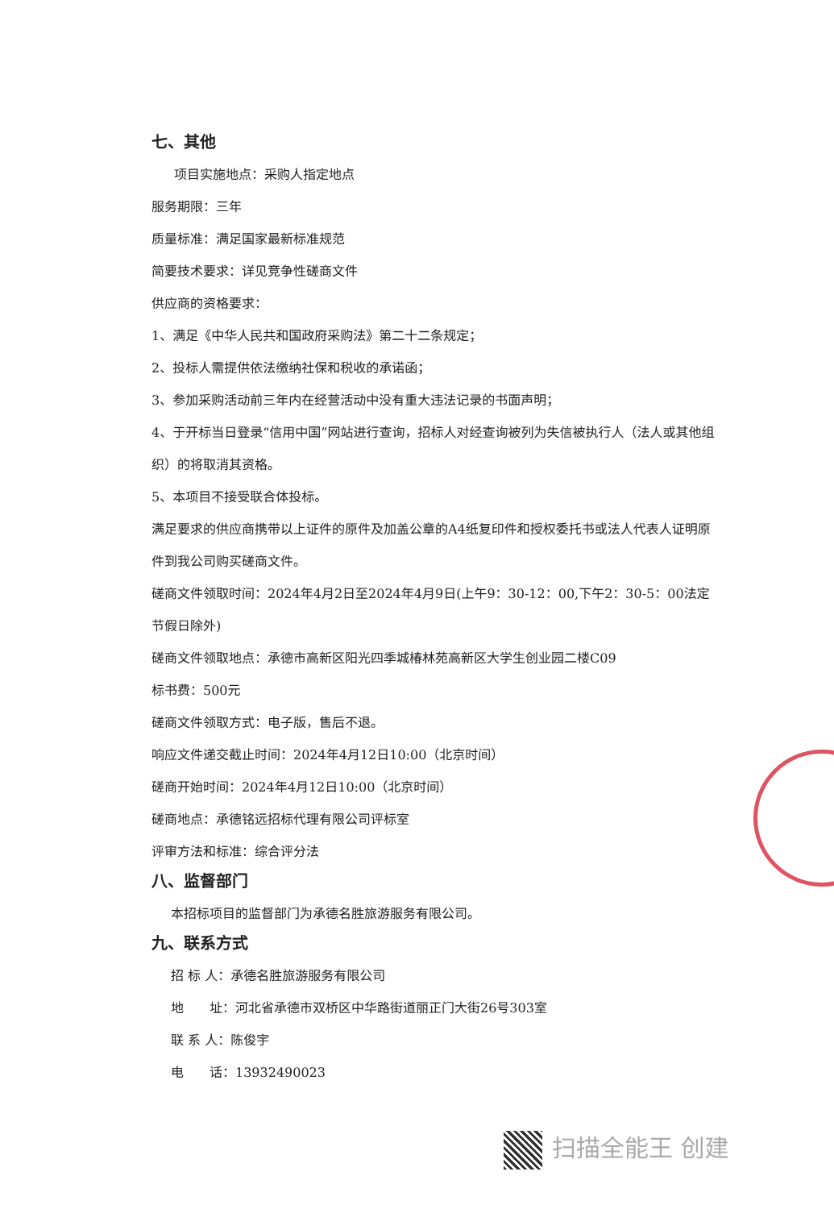七、其他
项目实施地点：采购人指定地点
服务期限：三年
质量标准：满足国家最新标准规范
简要技术要求：详见竞争性磋商文件
供应商的资格要求：
1、满足《中华人民共和国政府采购法》第二十二条规定；
2、投标人需提供依法缴纳社保和税收的承诺函；
3、参加采购活动前三年内在经营活动中没有重大违法记录的书面声明；
4、于开标当日登录“信用中国”网站进行查询，招标人对经查询被列为失信被执行人（法人或其他组织）的将取消其资格。
5、本项目不接受联合体投标。
满足要求的供应商携带以上证件的原件及加盖公章的A4纸复印件和授权委托书或法人代表人证明原件到我公司购买磋商文件。
磋商文件领取时间：2024年4月2日至2024年4月9日(上午9：30-12：00,下午2：30-5：00法定节假日除外)
磋商文件领取地点：承德市高新区阳光四季城椿林苑高新区大学生创业园二楼C09
标书费：500元
磋商文件领取方式：电子版，售后不退。
响应文件递交截止时间：2024年4月12日10:00（北京时间）
磋商开始时间：2024年4月12日10:00（北京时间）
磋商地点：承德铭远招标代理有限公司评标室
评审方法和标准：综合评分法
八、监督部门
本招标项目的监督部门为承德名胜旅游服务有限公司。
九、联系方式
招 标 人：承德名胜旅游服务有限公司
地　　址：河北省承德市双桥区中华路街道丽正门大街26号303室
联 系 人：陈俊宇
电　　话：13932490023
扫描全能王 创建